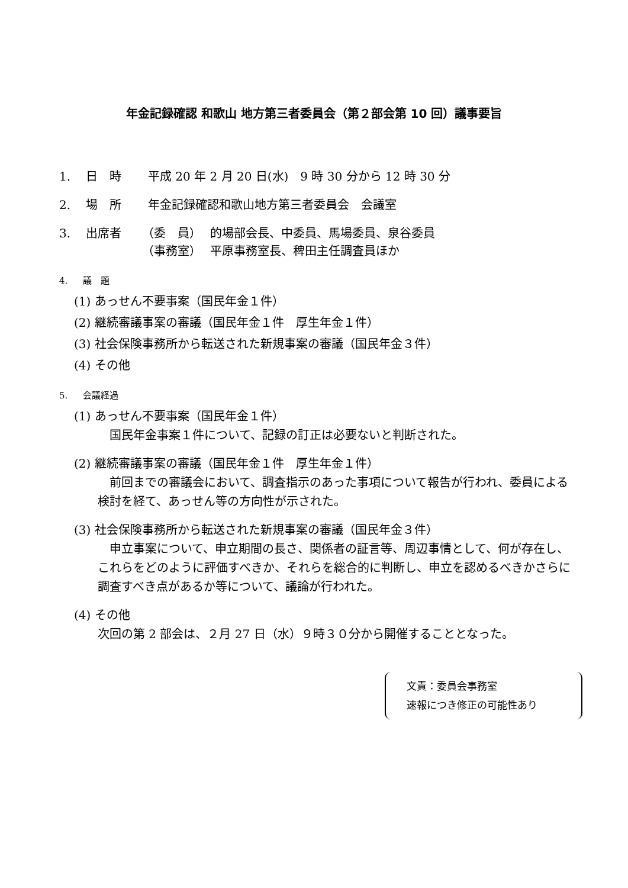年金記録確認 和歌山 地方第三者委員会（第２部会第 10 回）議事要旨
1. 日　時 平成 20 年 2 月 20 日(水)　9 時 30 分から 12 時 30 分
2. 場　所 年金記録確認和歌山地方第三者委員会　会議室
3. 出席者 （委　員） 的場部会長、中委員、馬場委員、泉谷委員
（事務室） 平原事務室長、稗田主任調査員ほか
4. 議　題
(1) あっせん不要事案（国民年金１件）
(2) 継続審議事案の審議（国民年金１件　厚生年金１件）
(3) 社会保険事務所から転送された新規事案の審議（国民年金３件）
(4) その他
5. 会議経過
(1) あっせん不要事案（国民年金１件）
　国民年金事案１件について、記録の訂正は必要ないと判断された。
(2) 継続審議事案の審議（国民年金１件　厚生年金１件）
　前回までの審議会において、調査指示のあった事項について報告が行われ、委員による検討を経て、あっせん等の方向性が示された。
(3) 社会保険事務所から転送された新規事案の審議（国民年金３件）
　申立事案について、申立期間の長さ、関係者の証言等、周辺事情として、何が存在し、これらをどのように評価すべきか、それらを総合的に判断し、申立を認めるべきかさらに調査すべき点があるか等について、議論が行われた。
(4) その他
次回の第 2 部会は、２月 27 日（水）９時３０分から開催することとなった。
文責：委員会事務室
速報につき修正の可能性あり